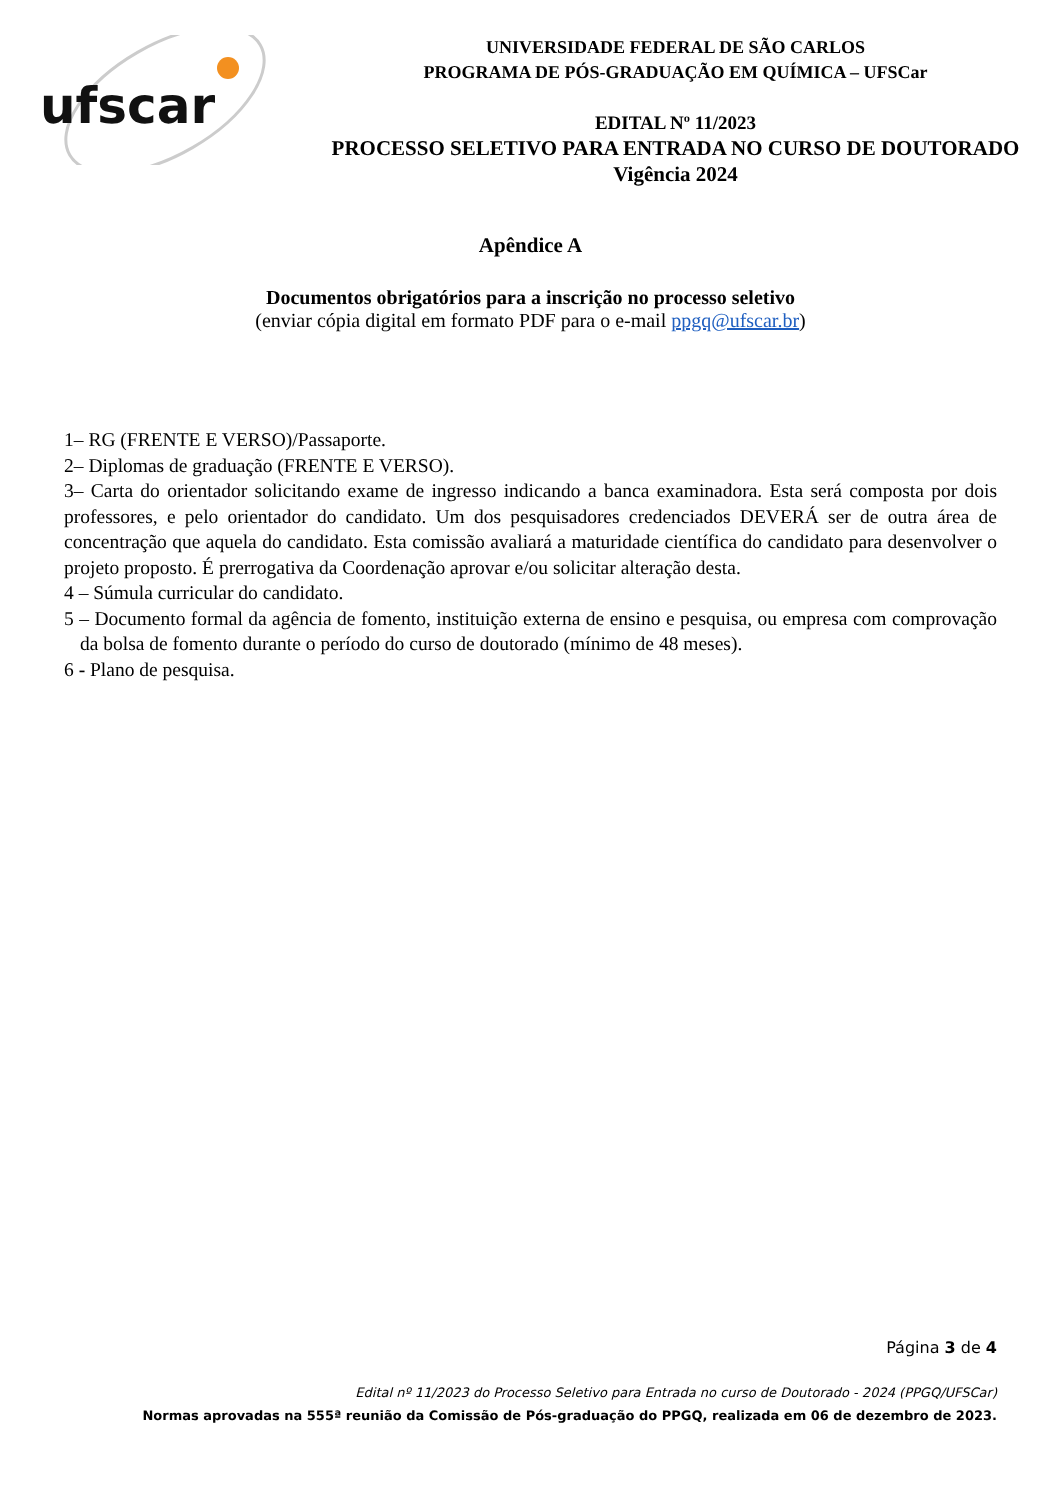ufscar
UNIVERSIDADE FEDERAL DE SÃO CARLOS
PROGRAMA DE PÓS-GRADUAÇÃO EM QUÍMICA – UFSCar
EDITAL Nº 11/2023
PROCESSO SELETIVO PARA ENTRADA NO CURSO DE DOUTORADO
Vigência 2024
Apêndice A
Documentos obrigatórios para a inscrição no processo seletivo
(enviar cópia digital em formato PDF para o e-mail ppgq@ufscar.br)
1– RG (FRENTE E VERSO)/Passaporte.
2– Diplomas de graduação (FRENTE E VERSO).
3– Carta do orientador solicitando exame de ingresso indicando a banca examinadora. Esta será composta por dois professores, e pelo orientador do candidato. Um dos pesquisadores credenciados DEVERÁ ser de outra área de concentração que aquela do candidato. Esta comissão avaliará a maturidade científica do candidato para desenvolver o projeto proposto. É prerrogativa da Coordenação aprovar e/ou solicitar alteração desta.
4 – Súmula curricular do candidato.
5 – Documento formal da agência de fomento, instituição externa de ensino e pesquisa, ou empresa com comprovação da bolsa de fomento durante o período do curso de doutorado (mínimo de 48 meses).
6 - Plano de pesquisa.
Página 3 de 4
Edital nº 11/2023 do Processo Seletivo para Entrada no curso de Doutorado - 2024 (PPGQ/UFSCar)
Normas aprovadas na 555ª reunião da Comissão de Pós-graduação do PPGQ, realizada em 06 de dezembro de 2023.